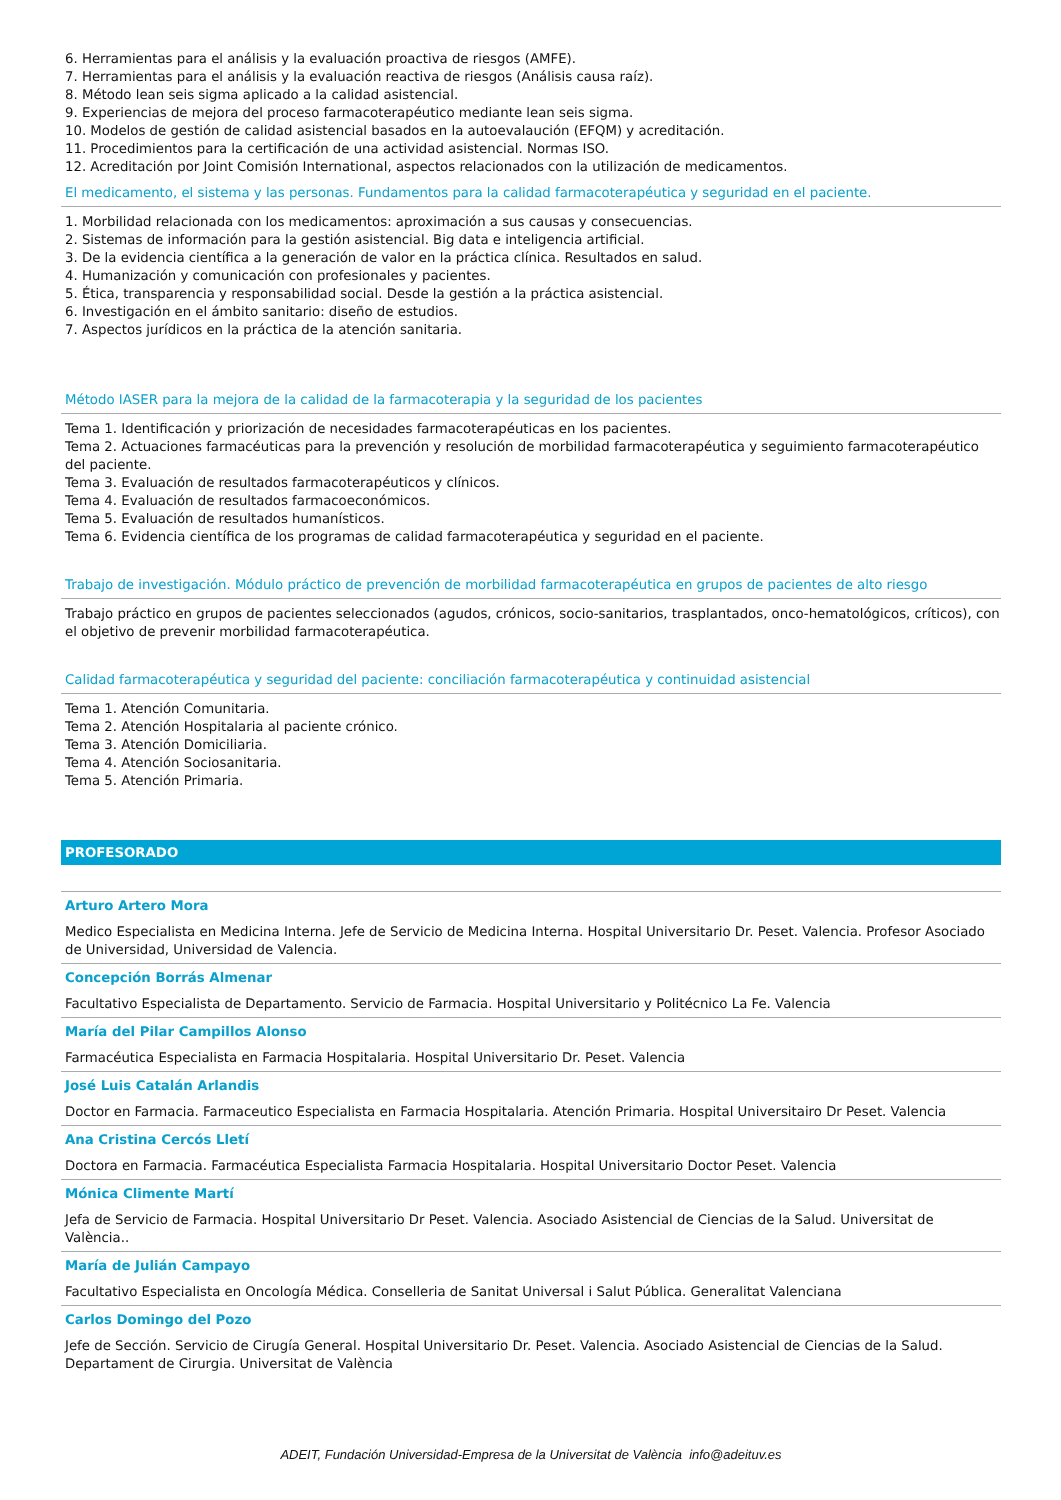6. Herramientas para el análisis y la evaluación proactiva de riesgos (AMFE).
7. Herramientas para el análisis y la evaluación reactiva de riesgos (Análisis causa raíz).
8. Método lean seis sigma aplicado a la calidad asistencial.
9. Experiencias de mejora del proceso farmacoterapéutico mediante lean seis sigma.
10. Modelos de gestión de calidad asistencial basados en la autoevalaución (EFQM) y acreditación.
11. Procedimientos para la certificación de una actividad asistencial. Normas ISO.
12. Acreditación por Joint Comisión International, aspectos relacionados con la utilización de medicamentos.
El medicamento, el sistema y las personas. Fundamentos para la calidad farmacoterapéutica y seguridad en el paciente.
1. Morbilidad relacionada con los medicamentos: aproximación a sus causas y consecuencias.
2. Sistemas de información para la gestión asistencial. Big data e inteligencia artificial.
3. De la evidencia científica a la generación de valor en la práctica clínica. Resultados en salud.
4. Humanización y comunicación con profesionales y pacientes.
5. Ética, transparencia y responsabilidad social. Desde la gestión a la práctica asistencial.
6. Investigación en el ámbito sanitario: diseño de estudios.
7. Aspectos jurídicos en la práctica de la atención sanitaria.
Método IASER para la mejora de la calidad de la farmacoterapia y la seguridad de los pacientes
Tema 1. Identificación y priorización de necesidades farmacoterapéuticas en los pacientes.
Tema 2. Actuaciones farmacéuticas para la prevención y resolución de morbilidad farmacoterapéutica y seguimiento farmacoterapéutico del paciente.
Tema 3. Evaluación de resultados farmacoterapéuticos y clínicos.
Tema 4. Evaluación de resultados farmacoeconómicos.
Tema 5. Evaluación de resultados humanísticos.
Tema 6. Evidencia científica de los programas de calidad farmacoterapéutica y seguridad en el paciente.
Trabajo de investigación. Módulo práctico de prevención de morbilidad farmacoterapéutica en grupos de pacientes de alto riesgo
Trabajo práctico en grupos de pacientes seleccionados (agudos, crónicos, socio-sanitarios, trasplantados, onco-hematológicos, críticos), con el objetivo de prevenir morbilidad farmacoterapéutica.
Calidad farmacoterapéutica y seguridad del paciente: conciliación farmacoterapéutica y continuidad asistencial
Tema 1. Atención Comunitaria.
Tema 2. Atención Hospitalaria al paciente crónico.
Tema 3. Atención Domiciliaria.
Tema 4. Atención Sociosanitaria.
Tema 5. Atención Primaria.
PROFESORADO
Arturo Artero Mora
Medico Especialista en Medicina Interna. Jefe de Servicio de Medicina Interna. Hospital Universitario Dr. Peset. Valencia. Profesor Asociado de Universidad, Universidad de Valencia.
Concepción Borrás Almenar
Facultativo Especialista de Departamento. Servicio de Farmacia. Hospital Universitario y Politécnico La Fe. Valencia
María del Pilar Campillos Alonso
Farmacéutica Especialista en Farmacia Hospitalaria. Hospital Universitario Dr. Peset. Valencia
José Luis Catalán Arlandis
Doctor en Farmacia. Farmaceutico Especialista en Farmacia Hospitalaria. Atención Primaria. Hospital Universitairo Dr Peset. Valencia
Ana Cristina Cercós Lletí
Doctora en Farmacia. Farmacéutica Especialista Farmacia Hospitalaria. Hospital Universitario Doctor Peset. Valencia
Mónica Climente Martí
Jefa de Servicio de Farmacia. Hospital Universitario Dr Peset. Valencia. Asociado Asistencial de Ciencias de la Salud. Universitat de València..
María de Julián Campayo
Facultativo Especialista en Oncología Médica. Conselleria de Sanitat Universal i Salut Pública. Generalitat Valenciana
Carlos Domingo del Pozo
Jefe de Sección. Servicio de Cirugía General. Hospital Universitario Dr. Peset. Valencia. Asociado Asistencial de Ciencias de la Salud. Departament de Cirurgia. Universitat de València
ADEIT, Fundación Universidad-Empresa de la Universitat de València info@adeituv.es